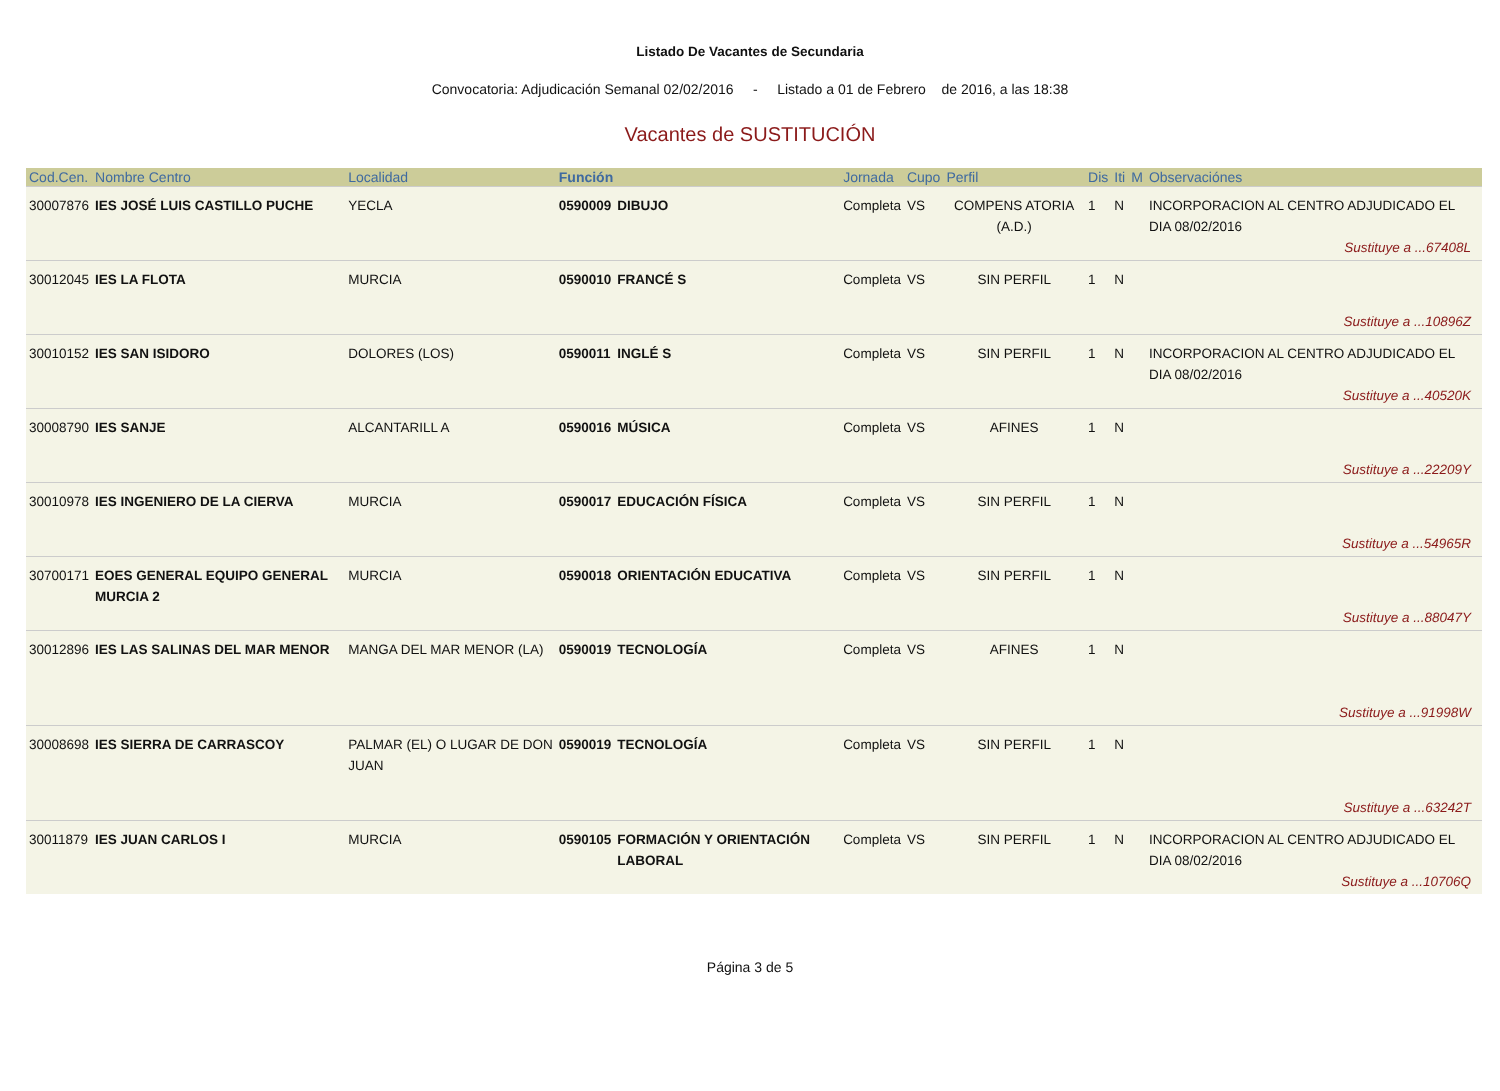Listado De Vacantes de Secundaria
Convocatoria: Adjudicación Semanal 02/02/2016 - Listado a 01 de Febrero de 2016, a las 18:38
Vacantes de SUSTITUCIÓN
| Cod.Cen. | Nombre Centro | Localidad | Función | | Jornada | Cupo | Perfil | Dis | Iti | M | Observaciónes |
| --- | --- | --- | --- | --- | --- | --- | --- | --- | --- | --- | --- |
| 30007876 | IES JOSÉ LUIS CASTILLO PUCHE | YECLA | 0590009 | DIBUJO | Completa | VS | COMPENS ATORIA (A.D.) | 1 | N | | INCORPORACION AL CENTRO ADJUDICADO EL DIA 08/02/2016 Sustituye a ...67408L |
| 30012045 | IES LA FLOTA | MURCIA | 0590010 | FRANCÉ S | Completa | VS | SIN PERFIL | 1 | N | | Sustituye a ...10896Z |
| 30010152 | IES SAN ISIDORO | DOLORES (LOS) | 0590011 | INGLÉ S | Completa | VS | SIN PERFIL | 1 | N | | INCORPORACION AL CENTRO ADJUDICADO EL DIA 08/02/2016 Sustituye a ...40520K |
| 30008790 | IES SANJE | ALCANTARILL A | 0590016 | MÚSICA | Completa | VS | AFINES | 1 | N | | Sustituye a ...22209Y |
| 30010978 | IES INGENIERO DE LA CIERVA | MURCIA | 0590017 | EDUCACIÓN FÍSICA | Completa | VS | SIN PERFIL | 1 | N | | Sustituye a ...54965R |
| 30700171 | EOES GENERAL EQUIPO GENERAL MURCIA 2 | MURCIA | 0590018 | ORIENTACIÓN EDUCATIVA | Completa | VS | SIN PERFIL | 1 | N | | Sustituye a ...88047Y |
| 30012896 | IES LAS SALINAS DEL MAR MENOR | MANGA DEL MAR MENOR (LA) | 0590019 | TECNOLOGÍA | Completa | VS | AFINES | 1 | N | | Sustituye a ...91998W |
| 30008698 | IES SIERRA DE CARRASCOY | PALMAR (EL) O LUGAR DE DON JUAN | 0590019 | TECNOLOGÍA | Completa | VS | SIN PERFIL | 1 | N | | Sustituye a ...63242T |
| 30011879 | IES JUAN CARLOS I | MURCIA | 0590105 | FORMACIÓN Y ORIENTACIÓN LABORAL | Completa | VS | SIN PERFIL | 1 | N | | INCORPORACION AL CENTRO ADJUDICADO EL DIA 08/02/2016 Sustituye a ...10706Q |
Página 3 de 5